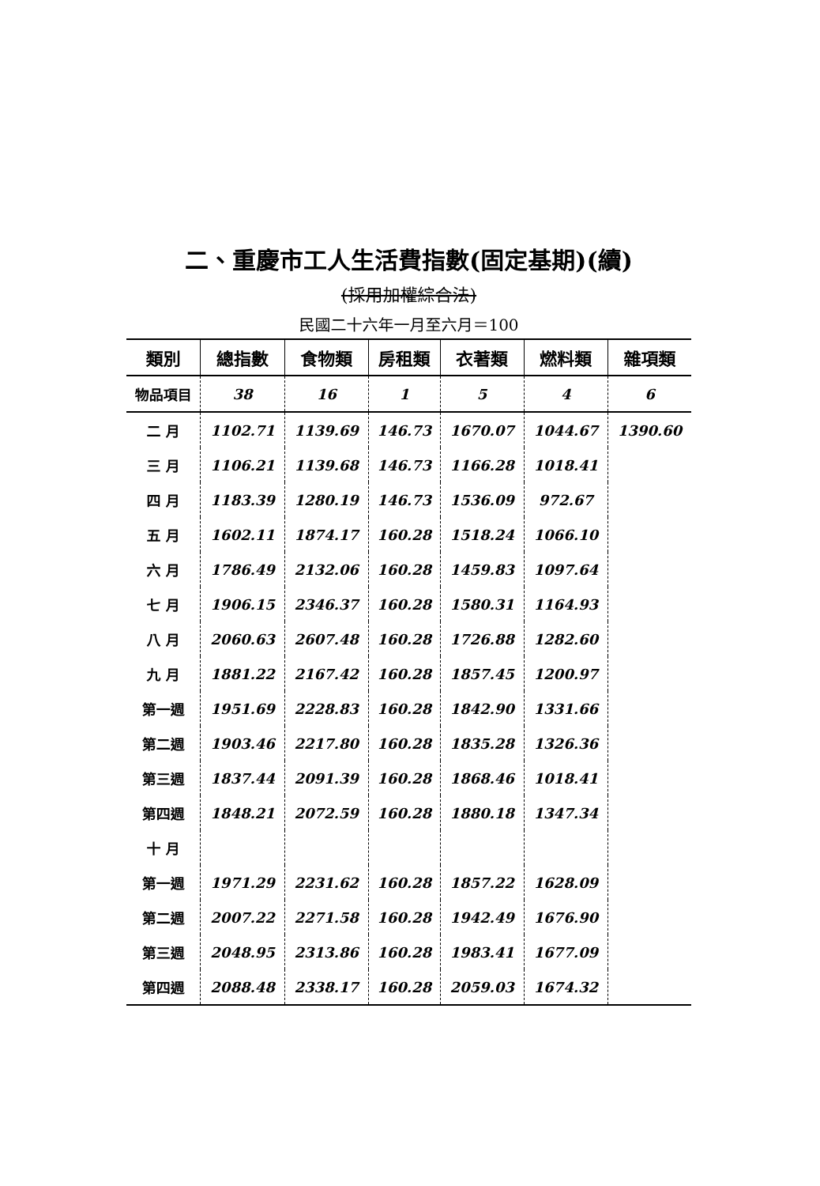二、重慶市工人生活費指數(固定基期)(續)
(採用加權綜合法)
民國二十六年一月至六月＝100
| 類別 | 總指數 | 食物類 | 房租類 | 衣著類 | 燃料類 | 雜項類 |
| --- | --- | --- | --- | --- | --- | --- |
| 物品項目 | 38 | 16 | 1 | 5 | 4 | 6 |
| 二 月 | 1102.71 | 1139.69 | 146.73 | 1670.07 | 1044.67 | 1390.60 |
| 三 月 | 1106.21 | 1139.68 | 146.73 | 1166.28 | 1018.41 | |
| 四 月 | 1183.39 | 1280.19 | 146.73 | 1536.09 | 972.67 | |
| 五 月 | 1602.11 | 1874.17 | 160.28 | 1518.24 | 1066.10 | |
| 六 月 | 1786.49 | 2132.06 | 160.28 | 1459.83 | 1097.64 | |
| 七 月 | 1906.15 | 2346.37 | 160.28 | 1580.31 | 1164.93 | |
| 八 月 | 2060.63 | 2607.48 | 160.28 | 1726.88 | 1282.60 | |
| 九 月 | 1881.22 | 2167.42 | 160.28 | 1857.45 | 1200.97 | |
| 第一週 | 1951.69 | 2228.83 | 160.28 | 1842.90 | 1331.66 | |
| 第二週 | 1903.46 | 2217.80 | 160.28 | 1835.28 | 1326.36 | |
| 第三週 | 1837.44 | 2091.39 | 160.28 | 1868.46 | 1018.41 | |
| 第四週 | 1848.21 | 2072.59 | 160.28 | 1880.18 | 1347.34 | |
| 十 月 | | | | | | |
| 第一週 | 1971.29 | 2231.62 | 160.28 | 1857.22 | 1628.09 | |
| 第二週 | 2007.22 | 2271.58 | 160.28 | 1942.49 | 1676.90 | |
| 第三週 | 2048.95 | 2313.86 | 160.28 | 1983.41 | 1677.09 | |
| 第四週 | 2088.48 | 2338.17 | 160.28 | 2059.03 | 1674.32 | |